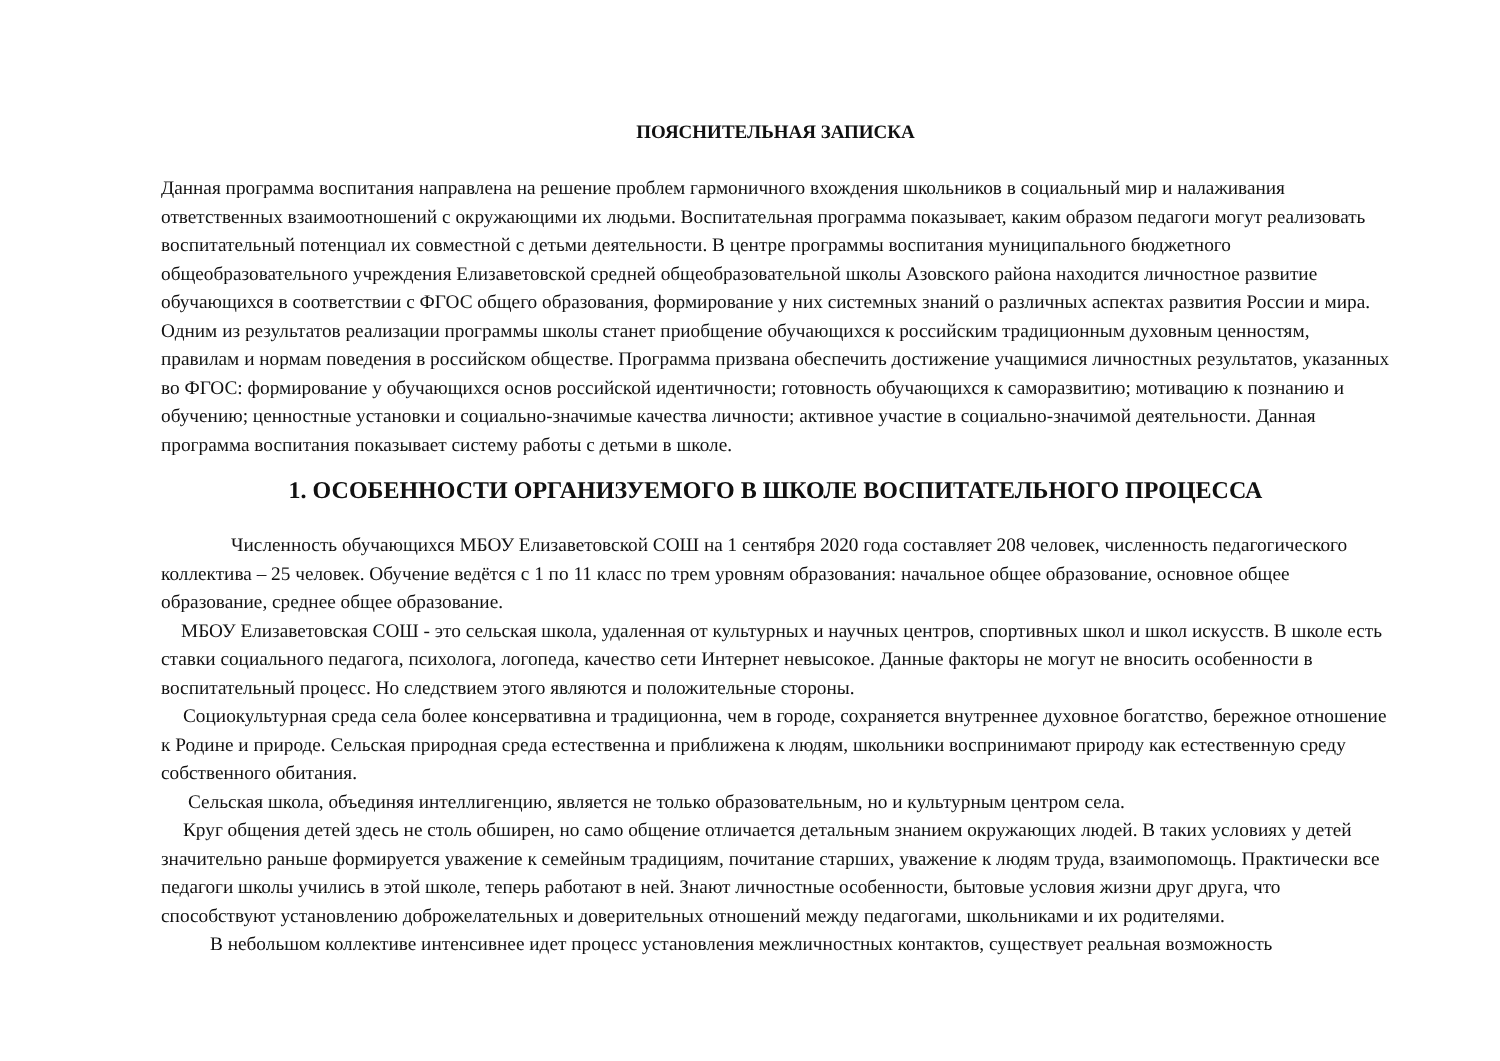ПОЯСНИТЕЛЬНАЯ ЗАПИСКА
Данная программа воспитания направлена на решение проблем гармоничного вхождения школьников в социальный мир и налаживания ответственных взаимоотношений с окружающими их людьми. Воспитательная программа показывает, каким образом педагоги могут реализовать воспитательный потенциал их совместной с детьми деятельности. В центре программы воспитания муниципального бюджетного общеобразовательного учреждения Елизаветовской средней общеобразовательной школы Азовского района находится личностное развитие обучающихся в соответствии с ФГОС общего образования, формирование у них системных знаний о различных аспектах развития России и мира. Одним из результатов реализации программы школы станет приобщение обучающихся к российским традиционным духовным ценностям, правилам и нормам поведения в российском обществе. Программа призвана обеспечить достижение учащимися личностных результатов, указанных во ФГОС: формирование у обучающихся основ российской идентичности; готовность обучающихся к саморазвитию; мотивацию к познанию и обучению; ценностные установки и социально-значимые качества личности; активное участие в социально-значимой деятельности. Данная программа воспитания показывает систему работы с детьми в школе.
1. ОСОБЕННОСТИ ОРГАНИЗУЕМОГО В ШКОЛЕ ВОСПИТАТЕЛЬНОГО ПРОЦЕССА
Численность обучающихся МБОУ Елизаветовской СОШ на 1 сентября 2020 года составляет 208 человек, численность педагогического коллектива – 25 человек. Обучение ведётся с 1 по 11 класс по трем уровням образования: начальное общее образование, основное общее образование, среднее общее образование.
МБОУ Елизаветовская СОШ - это сельская школа, удаленная от культурных и научных центров, спортивных школ и школ искусств. В школе есть ставки социального педагога, психолога, логопеда, качество сети Интернет невысокое. Данные факторы не могут не вносить особенности в воспитательный процесс. Но следствием этого являются и положительные стороны.
Социокультурная среда села более консервативна и традиционна, чем в городе, сохраняется внутреннее духовное богатство, бережное отношение к Родине и природе. Сельская природная среда естественна и приближена к людям, школьники воспринимают природу как естественную среду собственного обитания.
Сельская школа, объединяя интеллигенцию, является не только образовательным, но и культурным центром села.
Круг общения детей здесь не столь обширен, но само общение отличается детальным знанием окружающих людей. В таких условиях у детей значительно раньше формируется уважение к семейным традициям, почитание старших, уважение к людям труда, взаимопомощь. Практически все педагоги школы учились в этой школе, теперь работают в ней. Знают личностные особенности, бытовые условия жизни друг друга, что способствуют установлению доброжелательных и доверительных отношений между педагогами, школьниками и их родителями.
В небольшом коллективе интенсивнее идет процесс установления межличностных контактов, существует реальная возможность